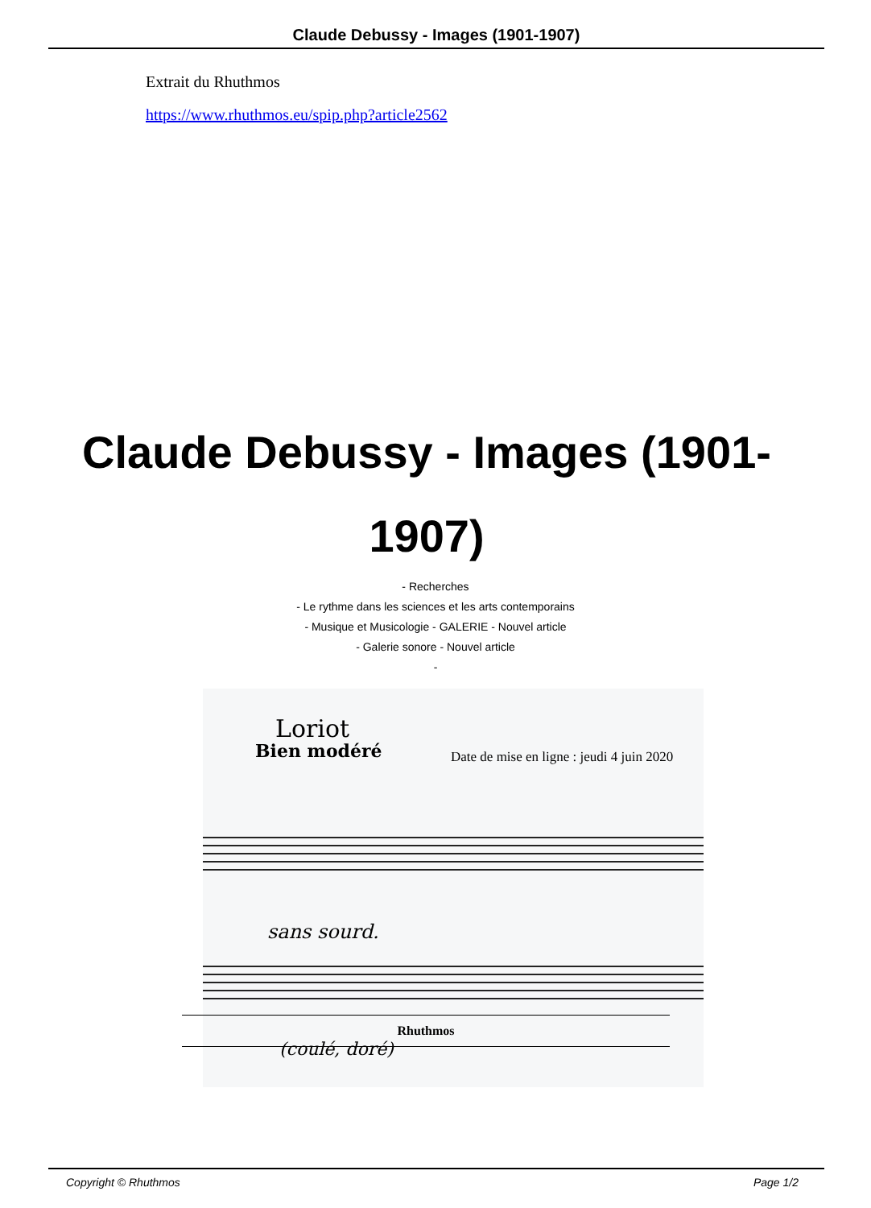Claude Debussy - Images (1901-1907)
Extrait du Rhuthmos
https://www.rhuthmos.eu/spip.php?article2562
Claude Debussy - Images (1901-1907)
- Recherches
- Le rythme dans les sciences et les arts contemporains
- Musique et Musicologie - GALERIE - Nouvel article
- Galerie sonore - Nouvel article
-
Loriot
Bien modéré
sans sourd.
(coulé, doré)
Date de mise en ligne : jeudi 4 juin 2020
Rhuthmos
Copyright © Rhuthmos Page 1/2